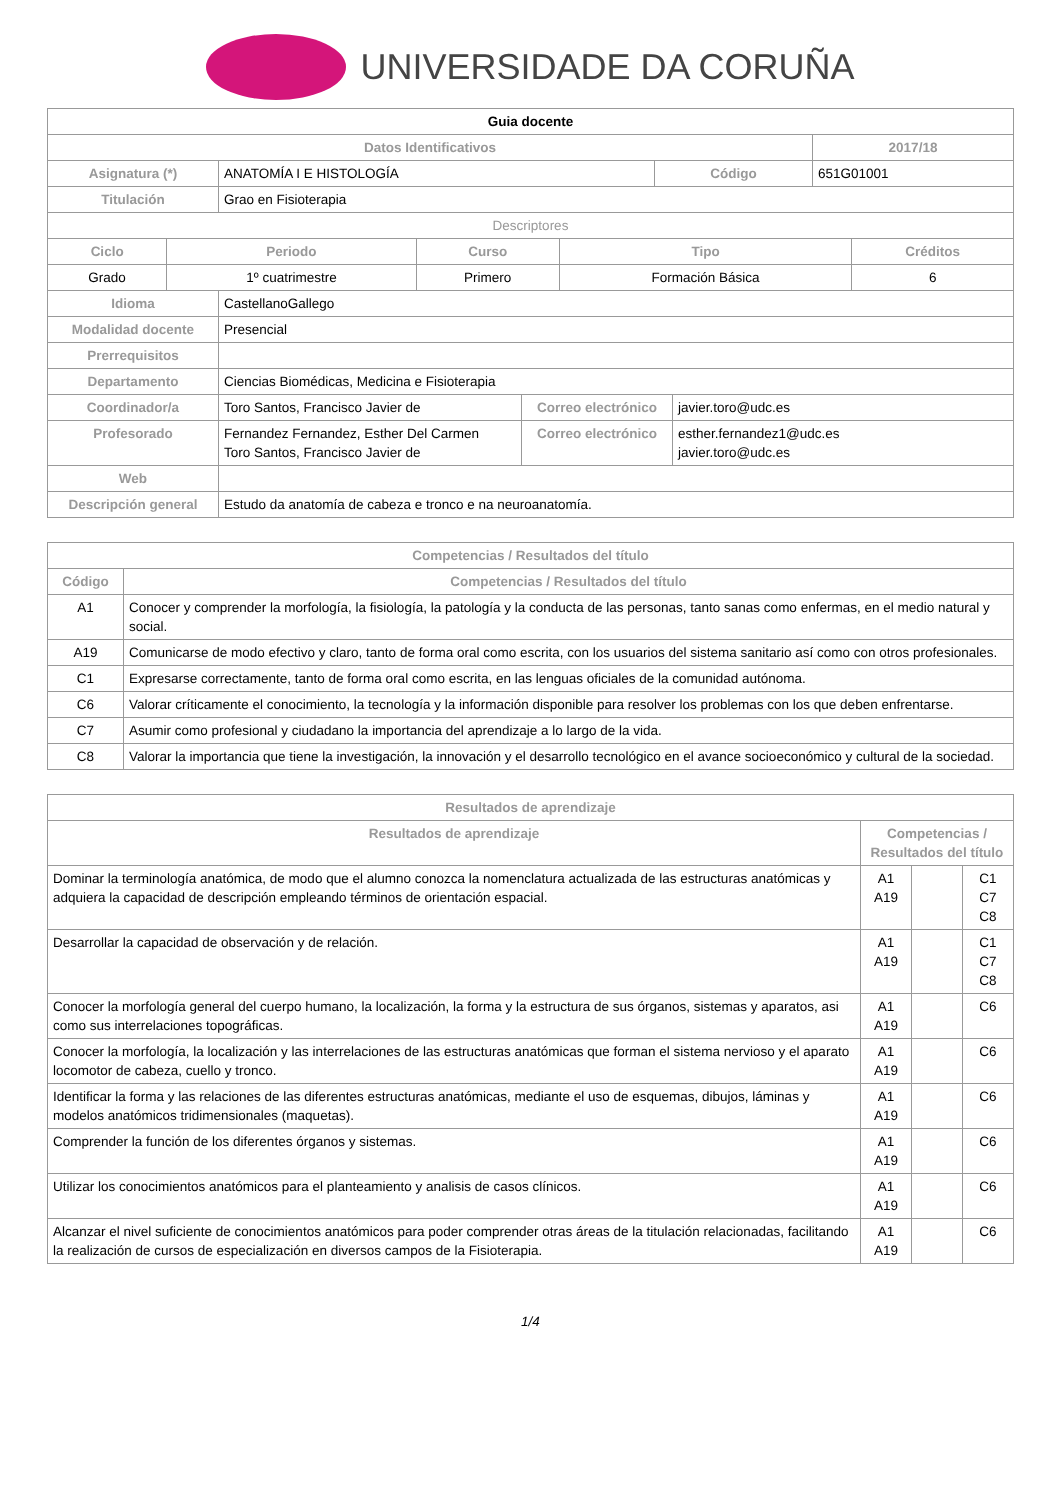UNIVERSIDADE DA CORUÑA
| Guia docente | | | |
| Datos Identificativos | | | 2017/18 |
| Asignatura (*) | ANATOMÍA I E HISTOLOGÍA | Código | 651G01001 |
| Titulación | Grao en Fisioterapia | | |
| Descriptores | | | | |
| Ciclo | Periodo | Curso | Tipo | Créditos |
| Grado | 1º cuatrimestre | Primero | Formación Básica | 6 |
| Idioma | CastellanoGallego | | |
| Modalidad docente | Presencial | | |
| Prerrequisitos | | | |
| Departamento | Ciencias Biomédicas, Medicina e Fisioterapia | | |
| Coordinador/a | Toro Santos, Francisco Javier de | Correo electrónico | javier.toro@udc.es |
| Profesorado | Fernandez Fernandez, Esther Del Carmen Toro Santos, Francisco Javier de | Correo electrónico | esther.fernandez1@udc.es javier.toro@udc.es |
| Web | | | |
| Descripción general | Estudo da anatomía de cabeza e tronco e na neuroanatomía. | | |
| Competencias / Resultados del título | |
| --- | --- |
| Código | Competencias / Resultados del título |
| A1 | Conocer y comprender la morfología, la fisiología, la patología y la conducta de las personas, tanto sanas como enfermas, en el medio natural y social. |
| A19 | Comunicarse de modo efectivo y claro, tanto de forma oral como escrita, con los usuarios del sistema sanitario así como con otros profesionales. |
| C1 | Expresarse correctamente, tanto de forma oral como escrita, en las lenguas oficiales de la comunidad autónoma. |
| C6 | Valorar críticamente el conocimiento, la tecnología y la información disponible para resolver los problemas con los que deben enfrentarse. |
| C7 | Asumir como profesional y ciudadano la importancia del aprendizaje a lo largo de la vida. |
| C8 | Valorar la importancia que tiene la investigación, la innovación y el desarrollo tecnológico en el avance socioeconómico y cultural de la sociedad. |
| Resultados de aprendizaje | | | |
| --- | --- | --- | --- |
| Resultados de aprendizaje | Competencias / Resultados del título | | |
| Dominar la terminología anatómica, de modo que el alumno conozca la nomenclatura actualizada de las estructuras anatómicas y adquiera la capacidad de descripción empleando términos de orientación espacial. | A1 A19 | | C1 C7 C8 |
| Desarrollar la capacidad de observación y de relación. | A1 A19 | | C1 C7 C8 |
| Conocer la morfología general del cuerpo humano, la localización, la forma y la estructura de sus órganos, sistemas y aparatos, asi como sus interrelaciones topográficas. | A1 A19 | | C6 |
| Conocer la morfología, la localización y las interrelaciones de las estructuras anatómicas que forman el sistema nervioso y el aparato locomotor de cabeza, cuello y tronco. | A1 A19 | | C6 |
| Identificar la forma y las relaciones de las diferentes estructuras anatómicas, mediante el uso de esquemas, dibujos, láminas y modelos anatómicos tridimensionales (maquetas). | A1 A19 | | C6 |
| Comprender la función de los diferentes órganos y sistemas. | A1 A19 | | C6 |
| Utilizar los conocimientos anatómicos para el planteamiento y analisis de casos clínicos. | A1 A19 | | C6 |
| Alcanzar el nivel suficiente de conocimientos anatómicos para poder comprender otras áreas de la titulación relacionadas, facilitando la realización de cursos de especialización en diversos campos de la Fisioterapia. | A1 A19 | | C6 |
1/4